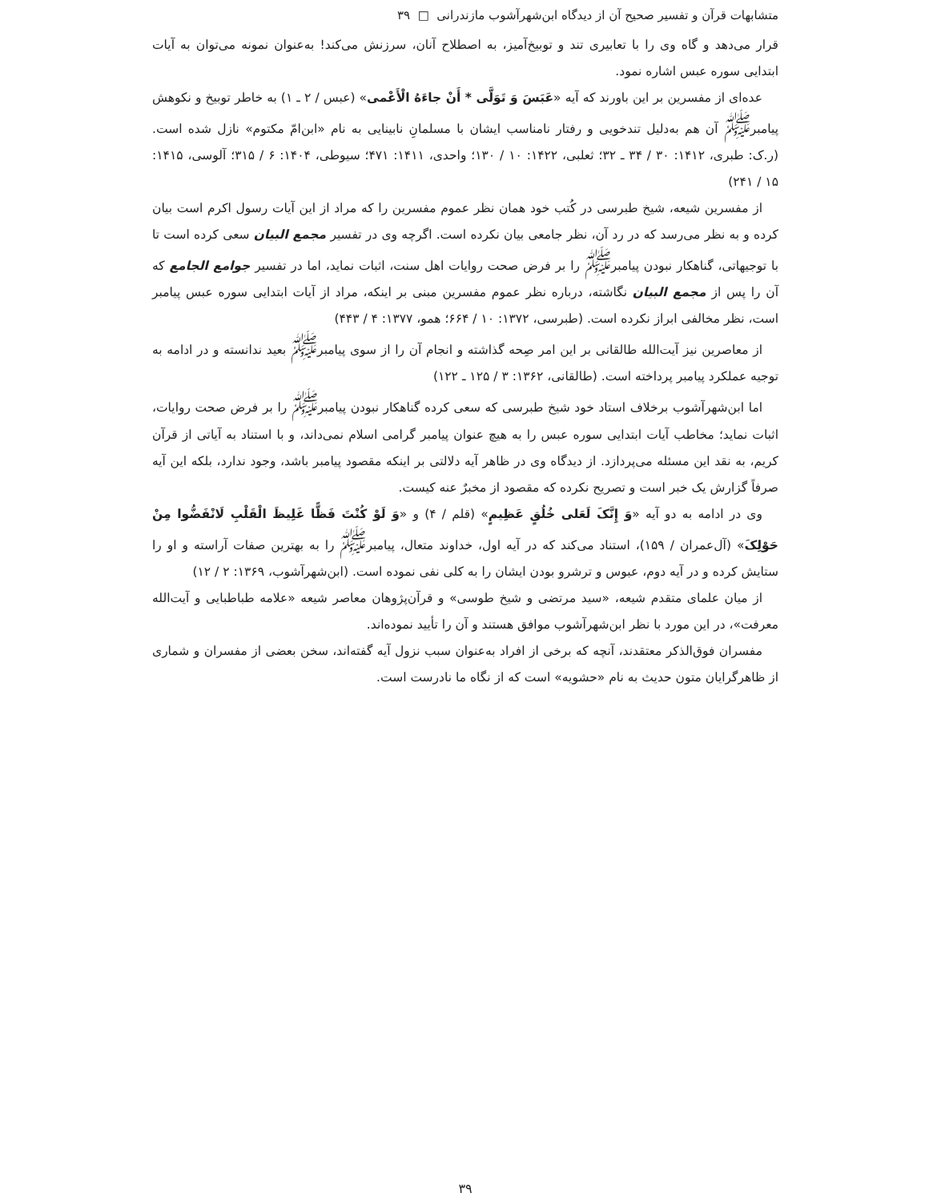متشابهات قرآن و تفسیر صحیح آن از دیدگاه ابن‌شهرآشوب مازندرانی □ ۳۹
قرار می‌دهد و گاه وی را با تعابیری تند و توبیخ‌آمیز، به اصطلاح آنان، سرزنش می‌کند! به‌عنوان نمونه می‌توان به آیات ابتدایی سوره عبس اشاره نمود.
عده‌ای از مفسرین بر این باورند که آیه «عَبَسَ وَ تَوَلَّى * أَنْ جاءَهُ الْأَعْمى» (عبس / ۲ ـ ۱) به خاطر توبیخ و نکوهش پیامبر<sup>ﷺ</sup> آن هم به‌دلیل تندخویی و رفتار نامناسب ایشان با مسلمانِ نابینایی به نام «ابن‌امّ مکتوم» نازل شده است. (ر.ک: طبری، ۱۴۱۲: ۳۰ / ۳۴ ـ ۳۲؛ ثعلبی، ۱۴۲۲: ۱۰ / ۱۳۰؛ واحدی، ۱۴۱۱: ۴۷۱؛ سیوطی، ۱۴۰۴: ۶ / ۳۱۵؛ آلوسی، ۱۴۱۵: ۱۵ / ۲۴۱)
از مفسرین شیعه، شیخ طبرسی در کُتب خود همان نظر عموم مفسرین را که مراد از این آیات رسول اکرم است بیان کرده و به نظر می‌رسد که در رد آن، نظر جامعی بیان نکرده است. اگرچه وی در تفسیر مجمع البیان سعی کرده است تا با توجیهاتی، گناهکار نبودن پیامبر<sup>ﷺ</sup> را بر فرض صحت روایات اهل سنت، اثبات نماید، اما در تفسیر جوامع الجامع که آن را پس از مجمع البیان نگاشته، درباره نظر عموم مفسرین مبنی بر اینکه، مراد از آیات ابتدایی سوره عبس پیامبر است، نظر مخالفی ابراز نکرده است. (طبرسی، ۱۳۷۲: ۱۰ / ۶۶۴؛ همو، ۱۳۷۷: ۴ / ۴۴۳)
از معاصرین نیز آیت‌الله طالقانی بر این امر صِحه گذاشته و انجام آن را از سوی پیامبر<sup>ﷺ</sup> بعید ندانسته و در ادامه به توجیه عملکرد پیامبر پرداخته است. (طالقانی، ۱۳۶۲: ۳ / ۱۲۵ ـ ۱۲۲)
اما ابن‌شهرآشوب برخلاف استاد خود شیخ طبرسی که سعی کرده گناهکار نبودن پیامبر<sup>ﷺ</sup> را بر فرض صحت روایات، اثبات نماید؛ مخاطب آیات ابتدایی سوره عبس را به هیچ عنوان پیامبر گرامی اسلام نمی‌داند، و با استناد به آیاتی از قرآن کریم، به نقد این مسئله می‌پردازد. از دیدگاه وی در ظاهر آیه دلالتی بر اینکه مقصود پیامبر باشد، وجود ندارد، بلکه این آیه صرفاً گزارش یک خبر است و تصریح نکرده که مقصود از مخبرٌ عنه کیست.
وی در ادامه به دو آیه «وَ إِنَّکَ لَعَلى خُلُقٍ عَظِیمٍ» (قلم / ۴) و «وَ لَوْ کُنْتَ فَظًّا غَلِیظَ الْقَلْبِ لَانْفَضُّوا مِنْ حَوْلِکَ» (آل‌عمران / ۱۵۹)، استناد می‌کند که در آیه اول، خداوند متعال، پیامبر<sup>ﷺ</sup> را به بهترین صفات آراسته و او را ستایش کرده و در آیه دوم، عبوس و ترشرو بودن ایشان را به کلی نفی نموده است. (ابن‌شهرآشوب، ۱۳۶۹: ۲ / ۱۲)
از میان علمای متقدم شیعه، «سید مرتضی و شیخ طوسی» و قرآن‌پژوهان معاصر شیعه «علامه طباطبایی و آیت‌الله معرفت»، در این مورد با نظر ابن‌شهرآشوب موافق هستند و آن را تأیید نموده‌اند.
مفسران فوق‌الذکر معتقدند، آنچه که برخی از افراد به‌عنوان سبب نزول آیه گفته‌اند، سخن بعضی از مفسران و شماری از ظاهرگرایان متون حدیث به نام «حشویه» است که از نگاه ما نادرست است.
۳۹